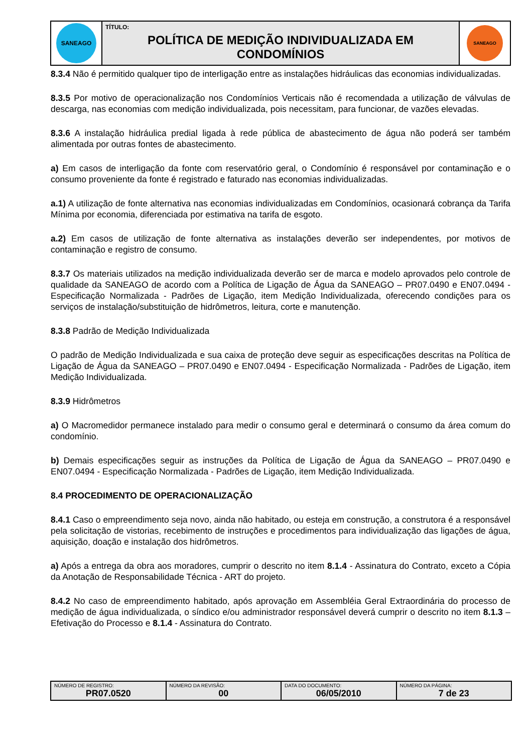| SANEAGO | TÍTULO: POLÍTICA DE MEDIÇÃO INDIVIDUALIZADA EM CONDOMÍNIOS | SANEAGO |
8.3.4 Não é permitido qualquer tipo de interligação entre as instalações hidráulicas das economias individualizadas.
8.3.5 Por motivo de operacionalização nos Condomínios Verticais não é recomendada a utilização de válvulas de descarga, nas economias com medição individualizada, pois necessitam, para funcionar, de vazões elevadas.
8.3.6 A instalação hidráulica predial ligada à rede pública de abastecimento de água não poderá ser também alimentada por outras fontes de abastecimento.
a) Em casos de interligação da fonte com reservatório geral, o Condomínio é responsável por contaminação e o consumo proveniente da fonte é registrado e faturado nas economias individualizadas.
a.1) A utilização de fonte alternativa nas economias individualizadas em Condomínios, ocasionará cobrança da Tarifa Mínima por economia, diferenciada por estimativa na tarifa de esgoto.
a.2) Em casos de utilização de fonte alternativa as instalações deverão ser independentes, por motivos de contaminação e registro de consumo.
8.3.7 Os materiais utilizados na medição individualizada deverão ser de marca e modelo aprovados pelo controle de qualidade da SANEAGO de acordo com a Política de Ligação de Água da SANEAGO – PR07.0490 e EN07.0494 - Especificação Normalizada - Padrões de Ligação, item Medição Individualizada, oferecendo condições para os serviços de instalação/substituição de hidrômetros, leitura, corte e manutenção.
8.3.8 Padrão de Medição Individualizada
O padrão de Medição Individualizada e sua caixa de proteção deve seguir as especificações descritas na Política de Ligação de Água da SANEAGO – PR07.0490 e EN07.0494 - Especificação Normalizada - Padrões de Ligação, item Medição Individualizada.
8.3.9 Hidrômetros
a) O Macromedidor permanece instalado para medir o consumo geral e determinará o consumo da área comum do condomínio.
b) Demais especificações seguir as instruções da Política de Ligação de Água da SANEAGO – PR07.0490 e EN07.0494 - Especificação Normalizada - Padrões de Ligação, item Medição Individualizada.
8.4 PROCEDIMENTO DE OPERACIONALIZAÇÃO
8.4.1 Caso o empreendimento seja novo, ainda não habitado, ou esteja em construção, a construtora é a responsável pela solicitação de vistorias, recebimento de instruções e procedimentos para individualização das ligações de água, aquisição, doação e instalação dos hidrômetros.
a) Após a entrega da obra aos moradores, cumprir o descrito no item 8.1.4 - Assinatura do Contrato, exceto a Cópia da Anotação de Responsabilidade Técnica - ART do projeto.
8.4.2 No caso de empreendimento habitado, após aprovação em Assembléia Geral Extraordinária do processo de medição de água individualizada, o síndico e/ou administrador responsável deverá cumprir o descrito no item 8.1.3 – Efetivação do Processo e 8.1.4 - Assinatura do Contrato.
| NÚMERO DE REGISTRO: PR07.0520 | NÚMERO DA REVISÃO: 00 | DATA DO DOCUMENTO: 06/05/2010 | NÚMERO DA PÁGINA: 7 de 23 |